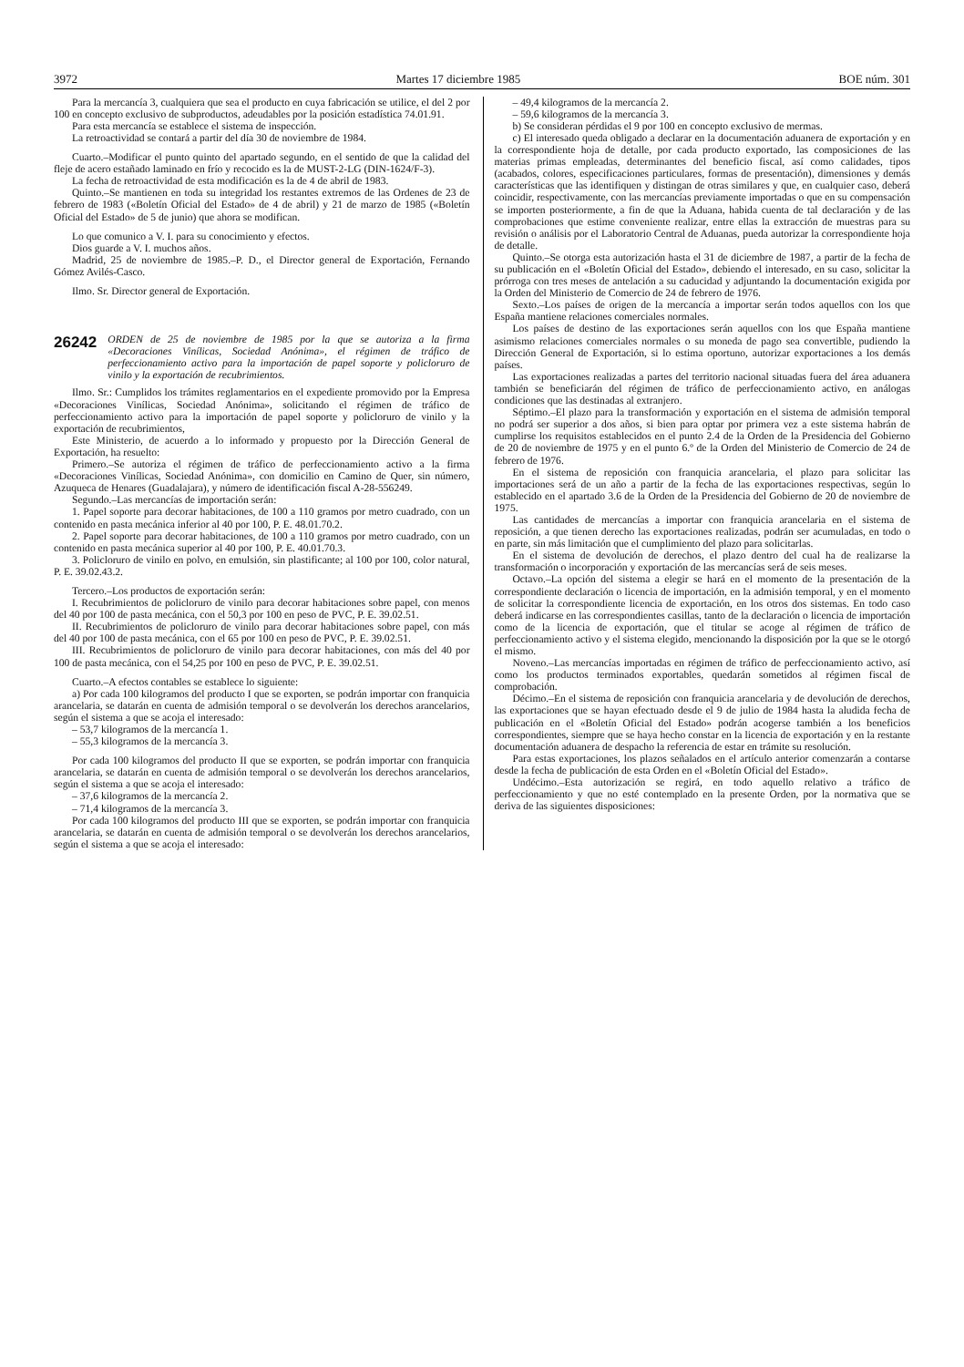3972 Martes 17 diciembre 1985 BOE núm. 301
Para la mercancía 3, cualquiera que sea el producto en cuya fabricación se utilice, el del 2 por 100 en concepto exclusivo de subproductos, adeudables por la posición estadística 74.01.91.
Para esta mercancía se establece el sistema de inspección.
La retroactividad se contará a partir del día 30 de noviembre de 1984.
Cuarto.–Modificar el punto quinto del apartado segundo, en el sentido de que la calidad del fleje de acero estañado laminado en frío y recocido es la de MUST-2-LG (DIN-1624/F-3).
La fecha de retroactividad de esta modificación es la de 4 de abril de 1983.
Quinto.–Se mantienen en toda su integridad los restantes extremos de las Ordenes de 23 de febrero de 1983 («Boletín Oficial del Estado» de 4 de abril) y 21 de marzo de 1985 («Boletín Oficial del Estado» de 5 de junio) que ahora se modifican.
Lo que comunico a V. I. para su conocimiento y efectos.
Dios guarde a V. I. muchos años.
Madrid, 25 de noviembre de 1985.–P. D., el Director general de Exportación, Fernando Gómez Avilés-Casco.
Ilmo. Sr. Director general de Exportación.
26242 ORDEN de 25 de noviembre de 1985 por la que se autoriza a la firma «Decoraciones Vinílicas, Sociedad Anónima», el régimen de tráfico de perfeccionamiento activo para la importación de papel soporte y policloruro de vinilo y la exportación de recubrimientos.
Ilmo. Sr.: Cumplidos los trámites reglamentarios en el expediente promovido por la Empresa «Decoraciones Vinílicas, Sociedad Anónima», solicitando el régimen de tráfico de perfeccionamiento activo para la importación de papel soporte y policloruro de vinilo y la exportación de recubrimientos,
Este Ministerio, de acuerdo a lo informado y propuesto por la Dirección General de Exportación, ha resuelto:
Primero.–Se autoriza el régimen de tráfico de perfeccionamiento activo a la firma «Decoraciones Vinílicas, Sociedad Anónima», con domicilio en Camino de Quer, sin número, Azuqueca de Henares (Guadalajara), y número de identificación fiscal A-28-556249.
Segundo.–Las mercancías de importación serán:
1. Papel soporte para decorar habitaciones, de 100 a 110 gramos por metro cuadrado, con un contenido en pasta mecánica inferior al 40 por 100, P. E. 48.01.70.2.
2. Papel soporte para decorar habitaciones, de 100 a 110 gramos por metro cuadrado, con un contenido en pasta mecánica superior al 40 por 100, P. E. 40.01.70.3.
3. Policloruro de vinilo en polvo, en emulsión, sin plastificante; al 100 por 100, color natural, P. E. 39.02.43.2.
Tercero.–Los productos de exportación serán:
I. Recubrimientos de policloruro de vinilo para decorar habitaciones sobre papel, con menos del 40 por 100 de pasta mecánica, con el 50,3 por 100 en peso de PVC, P. E. 39.02.51.
II. Recubrimientos de policloruro de vinilo para decorar habitaciones sobre papel, con más del 40 por 100 de pasta mecánica, con el 65 por 100 en peso de PVC, P. E. 39.02.51.
III. Recubrimientos de policloruro de vinilo para decorar habitaciones, con más del 40 por 100 de pasta mecánica, con el 54,25 por 100 en peso de PVC, P. E. 39.02.51.
Cuarto.–A efectos contables se establece lo siguiente:
a) Por cada 100 kilogramos del producto I que se exporten, se podrán importar con franquicia arancelaria, se datarán en cuenta de admisión temporal o se devolverán los derechos arancelarios, según el sistema a que se acoja el interesado:
– 53,7 kilogramos de la mercancía 1.
– 55,3 kilogramos de la mercancía 3.
Por cada 100 kilogramos del producto II que se exporten, se podrán importar con franquicia arancelaria, se datarán en cuenta de admisión temporal o se devolverán los derechos arancelarios, según el sistema a que se acoja el interesado:
– 37,6 kilogramos de la mercancía 2.
– 71,4 kilogramos de la mercancía 3.
Por cada 100 kilogramos del producto III que se exporten, se podrán importar con franquicia arancelaria, se datarán en cuenta de admisión temporal o se devolverán los derechos arancelarios, según el sistema a que se acoja el interesado:
– 49,4 kilogramos de la mercancía 2.
– 59,6 kilogramos de la mercancía 3.
b) Se consideran pérdidas el 9 por 100 en concepto exclusivo de mermas.
c) El interesado queda obligado a declarar en la documentación aduanera de exportación y en la correspondiente hoja de detalle, por cada producto exportado, las composiciones de las materias primas empleadas, determinantes del beneficio fiscal, así como calidades, tipos (acabados, colores, especificaciones particulares, formas de presentación), dimensiones y demás características que las identifiquen y distingan de otras similares y que, en cualquier caso, deberá coincidir, respectivamente, con las mercancías previamente importadas o que en su compensación se importen posteriormente, a fin de que la Aduana, habida cuenta de tal declaración y de las comprobaciones que estime conveniente realizar, entre ellas la extracción de muestras para su revisión o análisis por el Laboratorio Central de Aduanas, pueda autorizar la correspondiente hoja de detalle.
Quinto.–Se otorga esta autorización hasta el 31 de diciembre de 1987, a partir de la fecha de su publicación en el «Boletín Oficial del Estado», debiendo el interesado, en su caso, solicitar la prórroga con tres meses de antelación a su caducidad y adjuntando la documentación exigida por la Orden del Ministerio de Comercio de 24 de febrero de 1976.
Sexto.–Los países de origen de la mercancía a importar serán todos aquellos con los que España mantiene relaciones comerciales normales.
Los países de destino de las exportaciones serán aquellos con los que España mantiene asimismo relaciones comerciales normales o su moneda de pago sea convertible, pudiendo la Dirección General de Exportación, si lo estima oportuno, autorizar exportaciones a los demás países.
Las exportaciones realizadas a partes del territorio nacional situadas fuera del área aduanera también se beneficiarán del régimen de tráfico de perfeccionamiento activo, en análogas condiciones que las destinadas al extranjero.
Séptimo.–El plazo para la transformación y exportación en el sistema de admisión temporal no podrá ser superior a dos años, si bien para optar por primera vez a este sistema habrán de cumplirse los requisitos establecidos en el punto 2.4 de la Orden de la Presidencia del Gobierno de 20 de noviembre de 1975 y en el punto 6.º de la Orden del Ministerio de Comercio de 24 de febrero de 1976.
En el sistema de reposición con franquicia arancelaria, el plazo para solicitar las importaciones será de un año a partir de la fecha de las exportaciones respectivas, según lo establecido en el apartado 3.6 de la Orden de la Presidencia del Gobierno de 20 de noviembre de 1975.
Las cantidades de mercancías a importar con franquicia arancelaria en el sistema de reposición, a que tienen derecho las exportaciones realizadas, podrán ser acumuladas, en todo o en parte, sin más limitación que el cumplimiento del plazo para solicitarlas.
En el sistema de devolución de derechos, el plazo dentro del cual ha de realizarse la transformación o incorporación y exportación de las mercancías será de seis meses.
Octavo.–La opción del sistema a elegir se hará en el momento de la presentación de la correspondiente declaración o licencia de importación, en la admisión temporal, y en el momento de solicitar la correspondiente licencia de exportación, en los otros dos sistemas. En todo caso deberá indicarse en las correspondientes casillas, tanto de la declaración o licencia de importación como de la licencia de exportación, que el titular se acoge al régimen de tráfico de perfeccionamiento activo y el sistema elegido, mencionando la disposición por la que se le otorgó el mismo.
Noveno.–Las mercancías importadas en régimen de tráfico de perfeccionamiento activo, así como los productos terminados exportables, quedarán sometidos al régimen fiscal de comprobación.
Décimo.–En el sistema de reposición con franquicia arancelaria y de devolución de derechos, las exportaciones que se hayan efectuado desde el 9 de julio de 1984 hasta la aludida fecha de publicación en el «Boletín Oficial del Estado» podrán acogerse también a los beneficios correspondientes, siempre que se haya hecho constar en la licencia de exportación y en la restante documentación aduanera de despacho la referencia de estar en trámite su resolución.
Para estas exportaciones, los plazos señalados en el artículo anterior comenzarán a contarse desde la fecha de publicación de esta Orden en el «Boletín Oficial del Estado».
Undécimo.–Esta autorización se regirá, en todo aquello relativo a tráfico de perfeccionamiento y que no esté contemplado en la presente Orden, por la normativa que se deriva de las siguientes disposiciones: